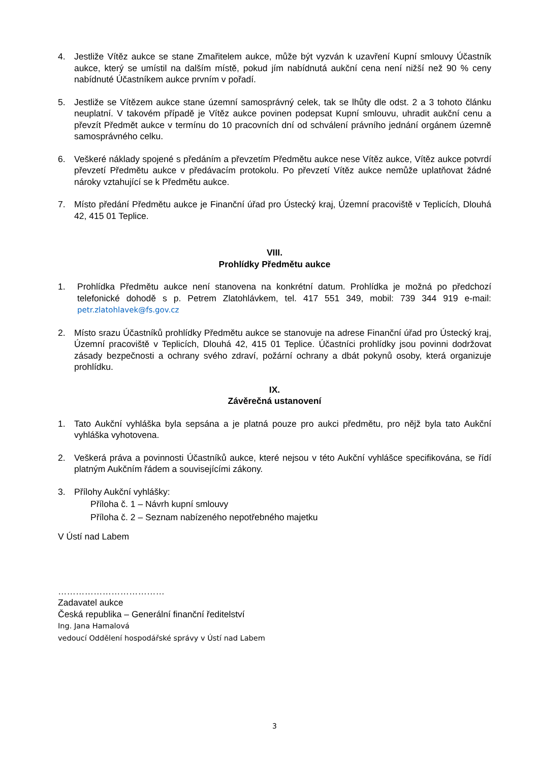4. Jestliže Vítěz aukce se stane Zmařitelem aukce, může být vyzván k uzavření Kupní smlouvy Účastník aukce, který se umístil na dalším místě, pokud jím nabídnutá aukční cena není nižší než 90 % ceny nabídnuté Účastníkem aukce prvním v pořadí.
5. Jestliže se Vítězem aukce stane územní samosprávný celek, tak se lhůty dle odst. 2 a 3 tohoto článku neuplatní. V takovém případě je Vítěz aukce povinen podepsat Kupní smlouvu, uhradit aukční cenu a převzít Předmět aukce v termínu do 10 pracovních dní od schválení právního jednání orgánem územně samosprávného celku.
6. Veškeré náklady spojené s předáním a převzetím Předmětu aukce nese Vítěz aukce, Vítěz aukce potvrdí převzetí Předmětu aukce v předávacím protokolu. Po převzetí Vítěz aukce nemůže uplatňovat žádné nároky vztahující se k Předmětu aukce.
7. Místo předání Předmětu aukce je Finanční úřad pro Ústecký kraj, Územní pracoviště v Teplicích, Dlouhá 42, 415 01 Teplice.
VIII.
Prohlídky Předmětu aukce
1. Prohlídka Předmětu aukce není stanovena na konkrétní datum. Prohlídka je možná po předchozí telefonické dohodě s p. Petrem Zlatohlávkem, tel. 417 551 349, mobil: 739 344 919 e-mail: petr.zlatohlavek@fs.gov.cz
2. Místo srazu Účastníků prohlídky Předmětu aukce se stanovuje na adrese Finanční úřad pro Ústecký kraj, Územní pracoviště v Teplicích, Dlouhá 42, 415 01 Teplice. Účastníci prohlídky jsou povinni dodržovat zásady bezpečnosti a ochrany svého zdraví, požární ochrany a dbát pokynů osoby, která organizuje prohlídku.
IX.
Závěrečná ustanovení
1. Tato Aukční vyhláška byla sepsána a je platná pouze pro aukci předmětu, pro nějž byla tato Aukční vyhláška vyhotovena.
2. Veškerá práva a povinnosti Účastníků aukce, které nejsou v této Aukční vyhlášce specifikována, se řídí platným Aukčním řádem a souvisejícími zákony.
3. Přílohy Aukční vyhlášky:
Příloha č. 1 – Návrh kupní smlouvy
Příloha č. 2 – Seznam nabízeného nepotřebného majetku
V Ústí nad Labem
………………………………
Zadavatel aukce
Česká republika – Generální finanční ředitelství
Ing. Jana Hamalová
vedoucí Oddělení hospodářské správy v Ústí nad Labem
3